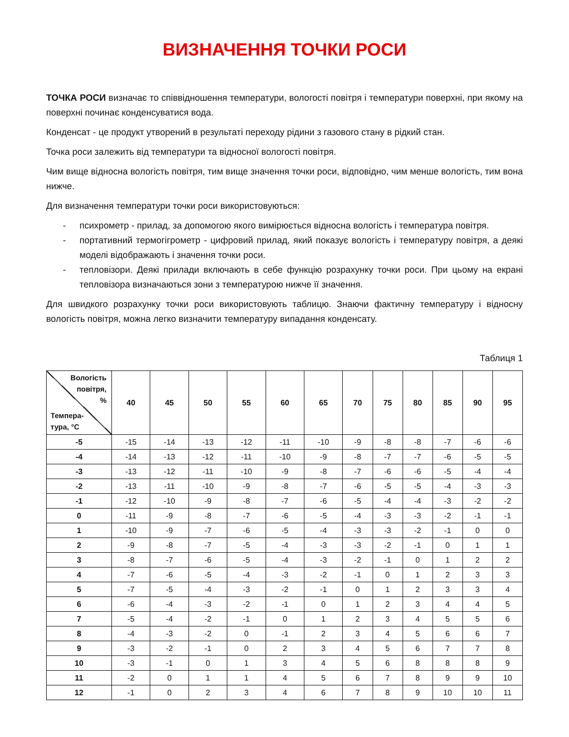ВИЗНАЧЕННЯ ТОЧКИ РОСИ
ТОЧКА РОСИ визначає то співвідношення температури, вологості повітря і температури поверхні, при якому на поверхні починає конденсуватися вода.
Конденсат - це продукт утворений в результаті переходу рідини з газового стану в рідкий стан.
Точка роси залежить від температури та відносної вологості повітря.
Чим вище відносна вологість повітря, тим вище значення точки роси, відповідно, чим менше вологість, тим вона нижче.
Для визначення температури точки роси використовуються:
- психрометр - прилад, за допомогою якого вимірюється відносна вологість і температура повітря.
- портативний термогігрометр - цифровий прилад, який показує вологість і температуру повітря, а деякі моделі відображають і значення точки роси.
- тепловізори. Деякі прилади включають в себе функцію розрахунку точки роси. При цьому на екрані тепловізора визначаються зони з температурою нижче її значення.
Для швидкого розрахунку точки роси використовують таблицю. Знаючи фактичну температуру і відносну вологість повітря, можна легко визначити температуру випадання конденсату.
Таблиця 1
| Вологість повітря, % Темпера- тура, °С | 40 | 45 | 50 | 55 | 60 | 65 | 70 | 75 | 80 | 85 | 90 | 95 |
| --- | --- | --- | --- | --- | --- | --- | --- | --- | --- | --- | --- | --- |
| -5 | -15 | -14 | -13 | -12 | -11 | -10 | -9 | -8 | -8 | -7 | -6 | -6 |
| -4 | -14 | -13 | -12 | -11 | -10 | -9 | -8 | -7 | -7 | -6 | -5 | -5 |
| -3 | -13 | -12 | -11 | -10 | -9 | -8 | -7 | -6 | -6 | -5 | -4 | -4 |
| -2 | -13 | -11 | -10 | -9 | -8 | -7 | -6 | -5 | -5 | -4 | -3 | -3 |
| -1 | -12 | -10 | -9 | -8 | -7 | -6 | -5 | -4 | -4 | -3 | -2 | -2 |
| 0 | -11 | -9 | -8 | -7 | -6 | -5 | -4 | -3 | -3 | -2 | -1 | -1 |
| 1 | -10 | -9 | -7 | -6 | -5 | -4 | -3 | -3 | -2 | -1 | 0 | 0 |
| 2 | -9 | -8 | -7 | -5 | -4 | -3 | -3 | -2 | -1 | 0 | 1 | 1 |
| 3 | -8 | -7 | -6 | -5 | -4 | -3 | -2 | -1 | 0 | 1 | 2 | 2 |
| 4 | -7 | -6 | -5 | -4 | -3 | -2 | -1 | 0 | 1 | 2 | 3 | 3 |
| 5 | -7 | -5 | -4 | -3 | -2 | -1 | 0 | 1 | 2 | 3 | 3 | 4 |
| 6 | -6 | -4 | -3 | -2 | -1 | 0 | 1 | 2 | 3 | 4 | 4 | 5 |
| 7 | -5 | -4 | -2 | -1 | 0 | 1 | 2 | 3 | 4 | 5 | 5 | 6 |
| 8 | -4 | -3 | -2 | 0 | -1 | 2 | 3 | 4 | 5 | 6 | 6 | 7 |
| 9 | -3 | -2 | -1 | 0 | 2 | 3 | 4 | 5 | 6 | 7 | 7 | 8 |
| 10 | -3 | -1 | 0 | 1 | 3 | 4 | 5 | 6 | 8 | 8 | 8 | 9 |
| 11 | -2 | 0 | 1 | 1 | 4 | 5 | 6 | 7 | 8 | 9 | 9 | 10 |
| 12 | -1 | 0 | 2 | 3 | 4 | 6 | 7 | 8 | 9 | 10 | 10 | 11 |